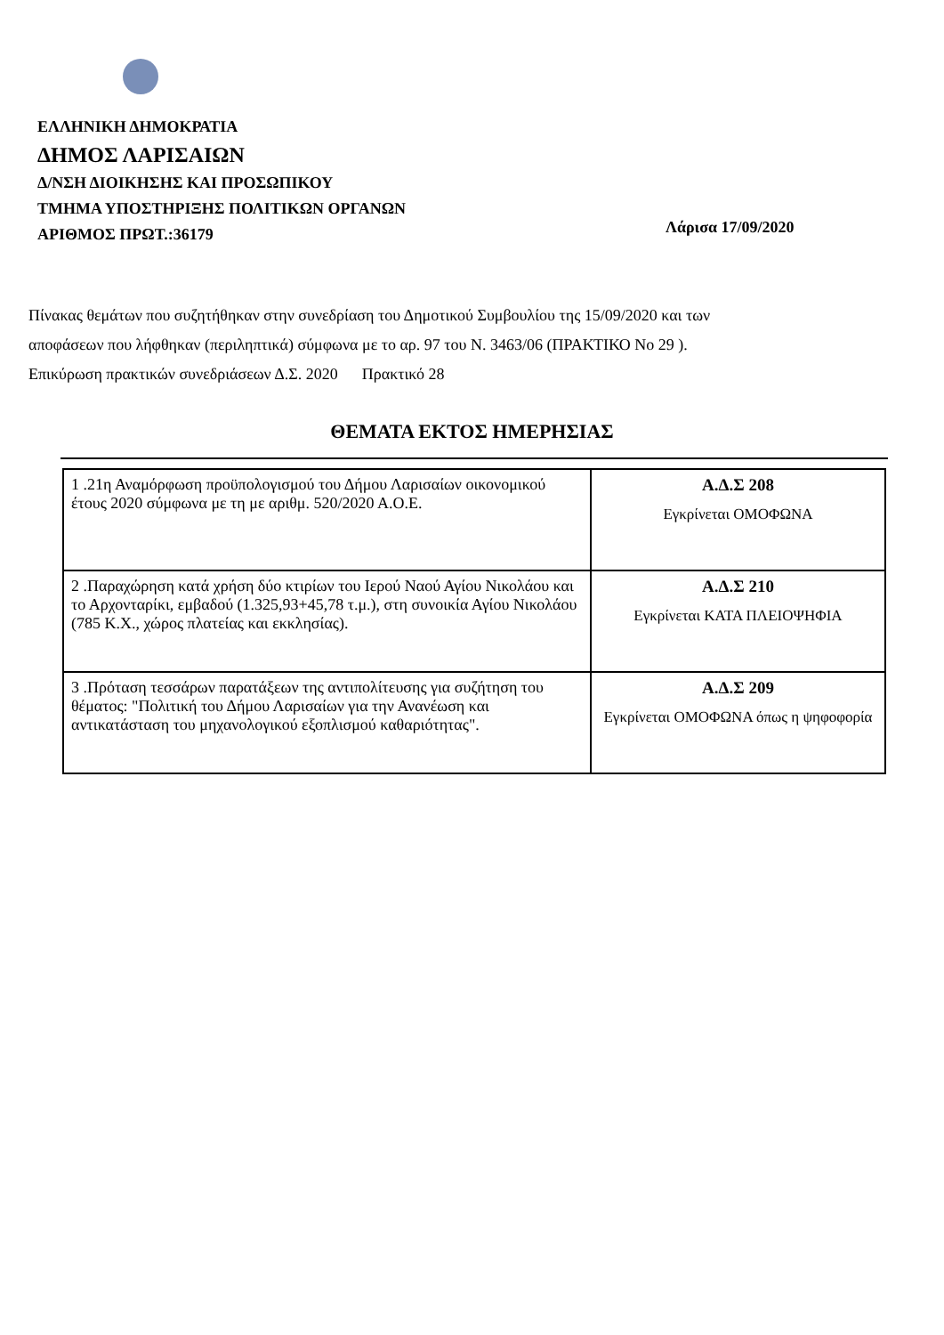ΕΛΛΗΝΙΚΗ ΔΗΜΟΚΡΑΤΙΑ
ΔΗΜΟΣ ΛΑΡΙΣΑΙΩΝ
Δ/ΝΣΗ ΔΙΟΙΚΗΣΗΣ ΚΑΙ ΠΡΟΣΩΠΙΚΟΥ
ΤΜΗΜΑ ΥΠΟΣΤΗΡΙΞΗΣ ΠΟΛΙΤΙΚΩΝ ΟΡΓΑΝΩΝ
ΑΡΙΘΜΟΣ ΠΡΩΤ.:36179
Λάρισα 17/09/2020
Πίνακας θεμάτων που συζητήθηκαν στην συνεδρίαση του Δημοτικού Συμβουλίου της 15/09/2020 και των
αποφάσεων που λήφθηκαν (περιληπτικά) σύμφωνα με το αρ. 97 του Ν. 3463/06 (ΠΡΑΚΤΙΚΟ Νο 29 ).
Επικύρωση πρακτικών συνεδριάσεων Δ.Σ. 2020 Πρακτικό 28
ΘΕΜΑΤΑ ΕΚΤΟΣ ΗΜΕΡΗΣΙΑΣ
| 1 .21η Αναμόρφωση προϋπολογισμού του Δήμου Λαρισαίων οικονομικού έτους 2020 σύμφωνα με τη με αριθμ. 520/2020 Α.Ο.Ε. | Α.Δ.Σ 208 Εγκρίνεται ΟΜΟΦΩΝΑ |
| 2 .Παραχώρηση κατά χρήση δύο κτιρίων του Ιερού Ναού Αγίου Νικολάου και το Αρχονταρίκι, εμβαδού (1.325,93+45,78 τ.μ.), στη συνοικία Αγίου Νικολάου (785 Κ.Χ., χώρος πλατείας και εκκλησίας). | Α.Δ.Σ 210 Εγκρίνεται ΚΑΤΑ ΠΛΕΙΟΨΗΦΙΑ |
| 3 .Πρόταση τεσσάρων παρατάξεων της αντιπολίτευσης για συζήτηση του θέματος: "Πολιτική του Δήμου Λαρισαίων για την Ανανέωση και αντικατάσταση του μηχανολογικού εξοπλισμού καθαριότητας". | Α.Δ.Σ 209 Εγκρίνεται ΟΜΟΦΩΝΑ όπως η ψηφοφορία |